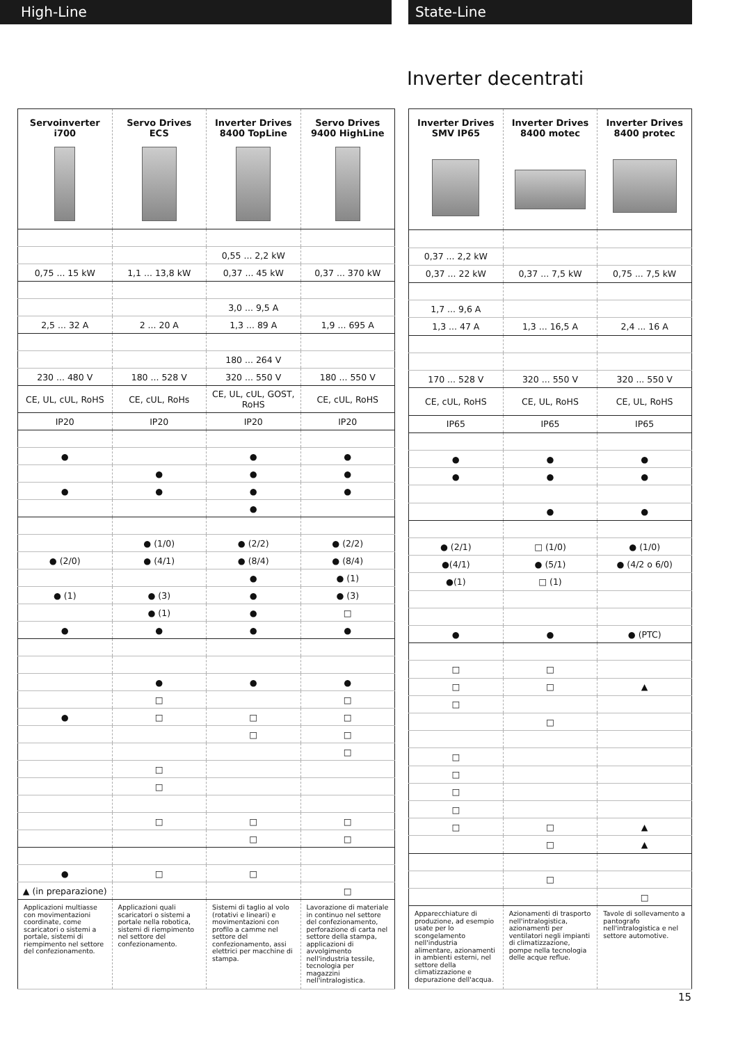High-Line State-Line
Inverter decentrati
| Servoinverter i700 | Servo Drives ECS | Inverter Drives 8400 TopLine | Servo Drives 9400 HighLine |
| --- | --- | --- | --- |
| | | 0,55 ... 2,2 kW | |
| 0,75 ... 15 kW | 1,1 ... 13,8 kW | 0,37 ... 45 kW | 0,37 ... 370 kW |
| | | 3,0 ... 9,5 A | |
| 2,5 ... 32 A | 2 ... 20 A | 1,3 ... 89 A | 1,9 ... 695 A |
| | | 180 ... 264 V | |
| 230 ... 480 V | 180 ... 528 V | 320 ... 550 V | 180 ... 550 V |
| CE, UL, cUL, RoHS | CE, cUL, RoHs | CE, UL, cUL, GOST, RoHS | CE, cUL, RoHS |
| IP20 | IP20 | IP20 | IP20 |
| ● | | ● | ● |
| | ● | ● | ● |
| ● | ● | ● | ● |
| | | ● | |
| | ● (1/0) | ● (2/2) | ● (2/2) |
| ● (2/0) | ● (4/1) | ● (8/4) | ● (8/4) |
| | | ● | ● (1) |
| ● (1) | ● (3) | ● | ● (3) |
| | ● (1) | ● | □ |
| ● | ● | ● | ● |
| | ● | ● | ● |
| | □ | | □ |
| ● | □ | □ | □ |
| | | □ | □ |
| | | | □ |
| | □ | | |
| | □ | | |
| | □ | □ | □ |
| | | □ | □ |
| ● | □ | □ | |
| ▲ (in preparazione) | | | □ |
| Applicazioni multiasse con movimentazioni coordinate, come scaricatori o sistemi a portale, sistemi di riempimento nel settore del confezionamento. | Applicazioni quali scaricatori o sistemi a portale nella robotica, sistemi di riempimento nel settore del confezionamento. | Sistemi di taglio al volo (rotativi e lineari) e movimentazioni con profilo a camme nel settore del confezionamento, assi elettrici per macchine di stampa. | Lavorazione di materiale in continuo nel settore del confezionamento, perforazione di carta nel settore della stampa, applicazioni di avvolgimento nell'industria tessile, tecnologia per magazzini nell'intralogistica. |
| Inverter Drives SMV IP65 | Inverter Drives 8400 motec | Inverter Drives 8400 protec |
| --- | --- | --- |
| 0,37 ... 2,2 kW | | |
| 0,37 ... 22 kW | 0,37 ... 7,5 kW | 0,75 ... 7,5 kW |
| 1,7 ... 9,6 A | | |
| 1,3 ... 47 A | 1,3 ... 16,5 A | 2,4 ... 16 A |
| 170 ... 528 V | 320 ... 550 V | 320 ... 550 V |
| CE, cUL, RoHS | CE, UL, RoHS | CE, UL, RoHS |
| IP65 | IP65 | IP65 |
| ● | ● | ● |
| ● | ● | ● |
| | ● | ● |
| ● (2/1) | □ (1/0) | ● (1/0) |
| ●(4/1) | ● (5/1) | ● (4/2 o 6/0) |
| ●(1) | □ (1) | |
| ● | ● | ● (PTC) |
| □ | □ | |
| □ | □ | ▲ |
| □ | | |
| | □ | |
| □ | | |
| □ | | |
| □ | | |
| □ | | |
| □ | □ | ▲ |
| | □ | ▲ |
| | □ | |
| | | □ |
| Apparecchiature di produzione, ad esempio usate per lo scongelamento nell'industria alimentare, azionamenti in ambienti esterni, nel settore della climatizzazione e depurazione dell'acqua. | Azionamenti di trasporto nell'intralogistica, azionamenti per ventilatori negli impianti di climatizzazione, pompe nella tecnologia delle acque reflue. | Tavole di sollevamento a pantografo nell'intralogistica e nel settore automotive. |
15